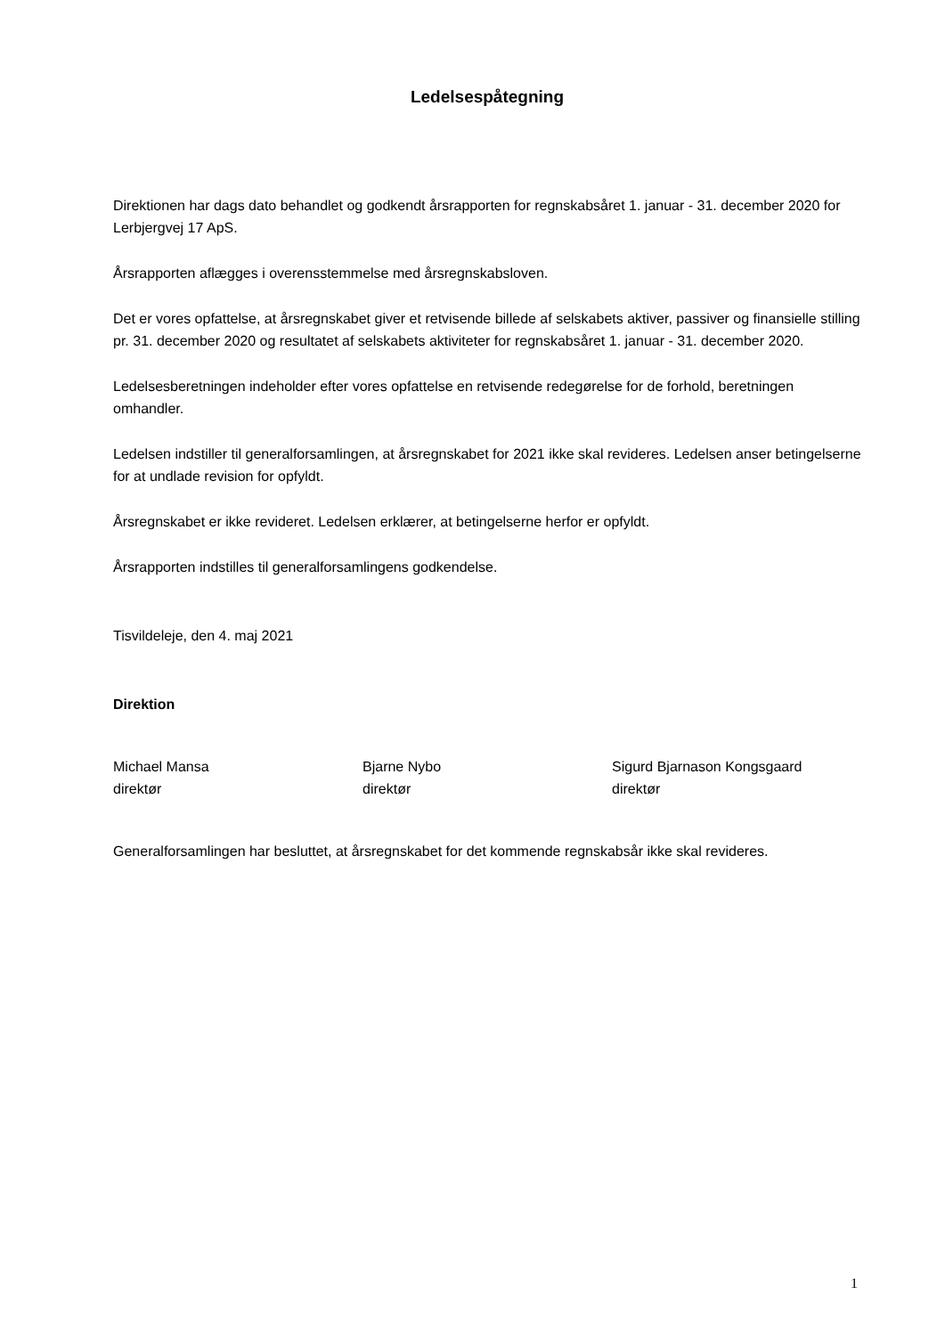Ledelsespåtegning
Direktionen har dags dato behandlet og godkendt årsrapporten for regnskabsåret 1. januar - 31. december 2020 for Lerbjergvej 17 ApS.
Årsrapporten aflægges i overensstemmelse med årsregnskabsloven.
Det er vores opfattelse, at årsregnskabet giver et retvisende billede af selskabets aktiver, passiver og finansielle stilling pr. 31. december 2020 og resultatet af selskabets aktiviteter for regnskabsåret 1. januar - 31. december 2020.
Ledelsesberetningen indeholder efter vores opfattelse en retvisende redegørelse for de forhold, beretningen omhandler.
Ledelsen indstiller til generalforsamlingen, at årsregnskabet for 2021 ikke skal revideres. Ledelsen anser betingelserne for at undlade revision for opfyldt.
Årsregnskabet er ikke revideret. Ledelsen erklærer, at betingelserne herfor er opfyldt.
Årsrapporten indstilles til generalforsamlingens godkendelse.
Tisvildeleje, den 4. maj 2021
Direktion
Michael Mansa
direktør
Bjarne Nybo
direktør
Sigurd Bjarnason Kongsgaard
direktør
Generalforsamlingen har besluttet, at årsregnskabet for det kommende regnskabsår ikke skal revideres.
1